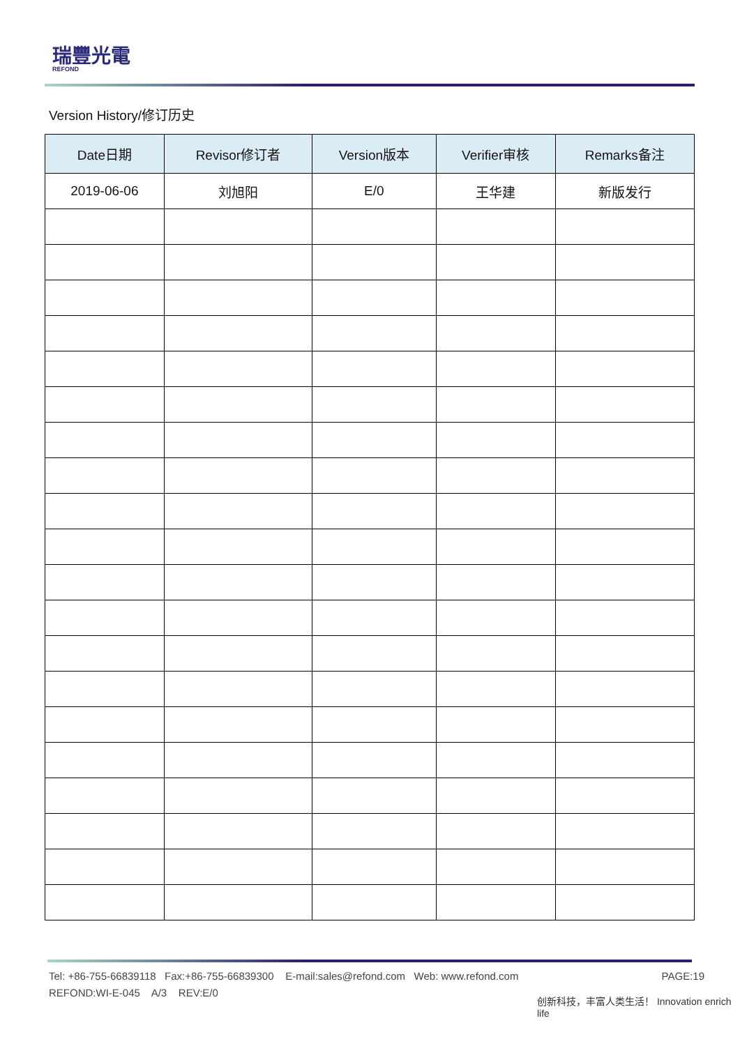瑞豐光電
REFOND
Version History/修订历史
| Date日期 | Revisor修订者 | Version版本 | Verifier审核 | Remarks备注 |
| --- | --- | --- | --- | --- |
| 2019-06-06 | 刘旭阳 | E/0 | 王华建 | 新版发行 |
Tel: +86-755-66839118 Fax:+86-755-66839300 E-mail:sales@refond.com Web: www.refond.com PAGE:19
REFOND:WI-E-045 A/3 REV:E/0
创新科技，丰富人类生活！ Innovation enrich life